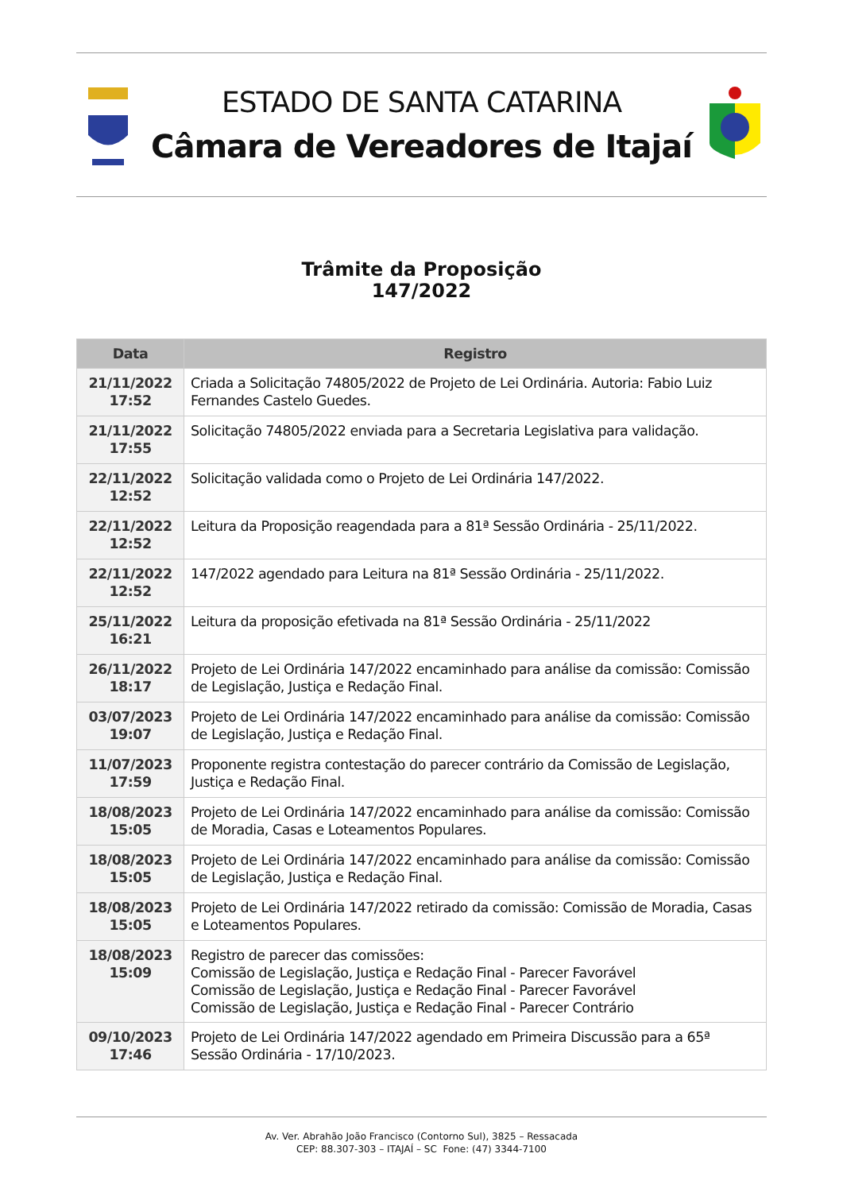ESTADO DE SANTA CATARINA
Câmara de Vereadores de Itajaí
Trâmite da Proposição
147/2022
| Data | Registro |
| --- | --- |
| 21/11/2022 17:52 | Criada a Solicitação 74805/2022 de Projeto de Lei Ordinária. Autoria: Fabio Luiz Fernandes Castelo Guedes. |
| 21/11/2022 17:55 | Solicitação 74805/2022 enviada para a Secretaria Legislativa para validação. |
| 22/11/2022 12:52 | Solicitação validada como o Projeto de Lei Ordinária 147/2022. |
| 22/11/2022 12:52 | Leitura da Proposição reagendada para a 81ª Sessão Ordinária - 25/11/2022. |
| 22/11/2022 12:52 | 147/2022 agendado para Leitura na 81ª Sessão Ordinária - 25/11/2022. |
| 25/11/2022 16:21 | Leitura da proposição efetivada na 81ª Sessão Ordinária - 25/11/2022 |
| 26/11/2022 18:17 | Projeto de Lei Ordinária 147/2022 encaminhado para análise da comissão: Comissão de Legislação, Justiça e Redação Final. |
| 03/07/2023 19:07 | Projeto de Lei Ordinária 147/2022 encaminhado para análise da comissão: Comissão de Legislação, Justiça e Redação Final. |
| 11/07/2023 17:59 | Proponente registra contestação do parecer contrário da Comissão de Legislação, Justiça e Redação Final. |
| 18/08/2023 15:05 | Projeto de Lei Ordinária 147/2022 encaminhado para análise da comissão: Comissão de Moradia, Casas e Loteamentos Populares. |
| 18/08/2023 15:05 | Projeto de Lei Ordinária 147/2022 encaminhado para análise da comissão: Comissão de Legislação, Justiça e Redação Final. |
| 18/08/2023 15:05 | Projeto de Lei Ordinária 147/2022 retirado da comissão: Comissão de Moradia, Casas e Loteamentos Populares. |
| 18/08/2023 15:09 | Registro de parecer das comissões: Comissão de Legislação, Justiça e Redação Final - Parecer Favorável Comissão de Legislação, Justiça e Redação Final - Parecer Favorável Comissão de Legislação, Justiça e Redação Final - Parecer Contrário |
| 09/10/2023 17:46 | Projeto de Lei Ordinária 147/2022 agendado em Primeira Discussão para a 65ª Sessão Ordinária - 17/10/2023. |
Av. Ver. Abrahão João Francisco (Contorno Sul), 3825 – Ressacada
CEP: 88.307-303 – ITAJAÍ – SC Fone: (47) 3344-7100